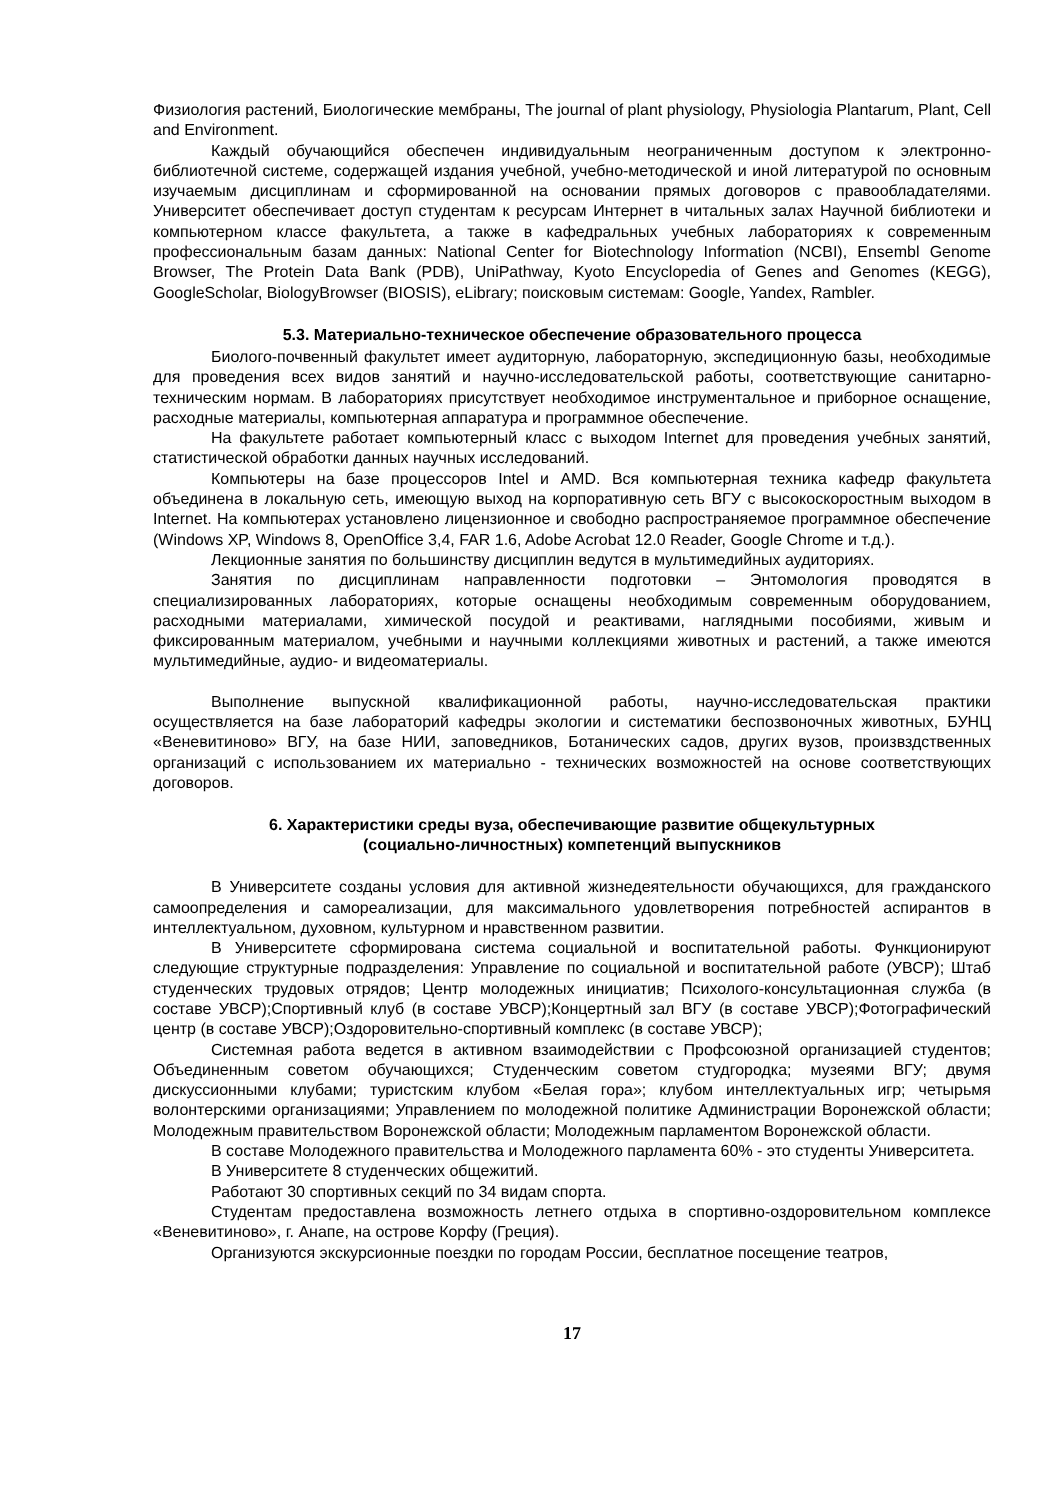Физиология растений, Биологические мембраны, The journal of plant physiology, Physiologia Plantarum, Plant, Cell and Environment.
Каждый обучающийся обеспечен индивидуальным неограниченным доступом к электронно-библиотечной системе, содержащей издания учебной, учебно-методической и иной литературой по основным изучаемым дисциплинам и сформированной на основании прямых договоров с правообладателями. Университет обеспечивает доступ студентам к ресурсам Интернет в читальных залах Научной библиотеки и компьютерном классе факультета, а также в кафедральных учебных лабораториях к современным профессиональным базам данных: National Center for Biotechnology Information (NCBI), Ensembl Genome Browser, The Protein Data Bank (PDB), UniPathway, Kyoto Encyclopedia of Genes and Genomes (KEGG), GoogleScholar, BiologyBrowser (BIOSIS), eLibrary; поисковым системам: Google, Yandex, Rambler.
5.3. Материально-техническое обеспечение образовательного процесса
Биолого-почвенный факультет имеет аудиторную, лабораторную, экспедиционную базы, необходимые для проведения всех видов занятий и научно-исследовательской работы, соответствующие санитарно-техническим нормам. В лабораториях присутствует необходимое инструментальное и приборное оснащение, расходные материалы, компьютерная аппаратура и программное обеспечение.
На факультете работает компьютерный класс с выходом Internet для проведения учебных занятий, статистической обработки данных научных исследований.
Компьютеры на базе процессоров Intel и AMD. Вся компьютерная техника кафедр факультета объединена в локальную сеть, имеющую выход на корпоративную сеть ВГУ с высокоскоростным выходом в Internet. На компьютерах установлено лицензионное и свободно распространяемое программное обеспечение (Windows XP, Windows 8, OpenOffice 3,4, FAR 1.6, Adobe Acrobat 12.0 Reader, Google Chrome и т.д.).
Лекционные занятия по большинству дисциплин ведутся в мультимедийных аудиториях.
Занятия по дисциплинам направленности подготовки – Энтомология проводятся в специализированных лабораториях, которые оснащены необходимым современным оборудованием, расходными материалами, химической посудой и реактивами, наглядными пособиями, живым и фиксированным материалом, учебными и научными коллекциями животных и растений, а также имеются мультимедийные, аудио- и видеоматериалы.
Выполнение выпускной квалификационной работы, научно-исследовательская практики осуществляется на базе лабораторий кафедры экологии и систематики беспозвоночных животных, БУНЦ «Веневитиново» ВГУ, на базе НИИ, заповедников, Ботанических садов, других вузов, произвздственных организаций с использованием их материально - технических возможностей на основе соответствующих договоров.
6. Характеристики среды вуза, обеспечивающие развитие общекультурных
(социально-личностных) компетенций выпускников
В Университете созданы условия для активной жизнедеятельности обучающихся, для гражданского самоопределения и самореализации, для максимального удовлетворения потребностей аспирантов в интеллектуальном, духовном, культурном и нравственном развитии.
В Университете сформирована система социальной и воспитательной работы. Функционируют следующие структурные подразделения: Управление по социальной и воспитательной работе (УВСР); Штаб студенческих трудовых отрядов; Центр молодежных инициатив; Психолого-консультационная служба (в составе УВСР);Спортивный клуб (в составе УВСР);Концертный зал ВГУ (в составе УВСР);Фотографический центр (в составе УВСР);Оздоровительно-спортивный комплекс (в составе УВСР);
Системная работа ведется в активном взаимодействии с Профсоюзной организацией студентов; Объединенным советом обучающихся; Студенческим советом студгородка; музеями ВГУ; двумя дискуссионными клубами; туристским клубом «Белая гора»; клубом интеллектуальных игр; четырьмя волонтерскими организациями; Управлением по молодежной политике Администрации Воронежской области; Молодежным правительством Воронежской области; Молодежным парламентом Воронежской области.
В составе Молодежного правительства и Молодежного парламента 60% - это студенты Университета.
В Университете 8 студенческих общежитий.
Работают 30 спортивных секций по 34 видам спорта.
Студентам предоставлена возможность летнего отдыха в спортивно-оздоровительном комплексе «Веневитиново», г. Анапе, на острове Корфу (Греция).
Организуются экскурсионные поездки по городам России, бесплатное посещение театров,
17